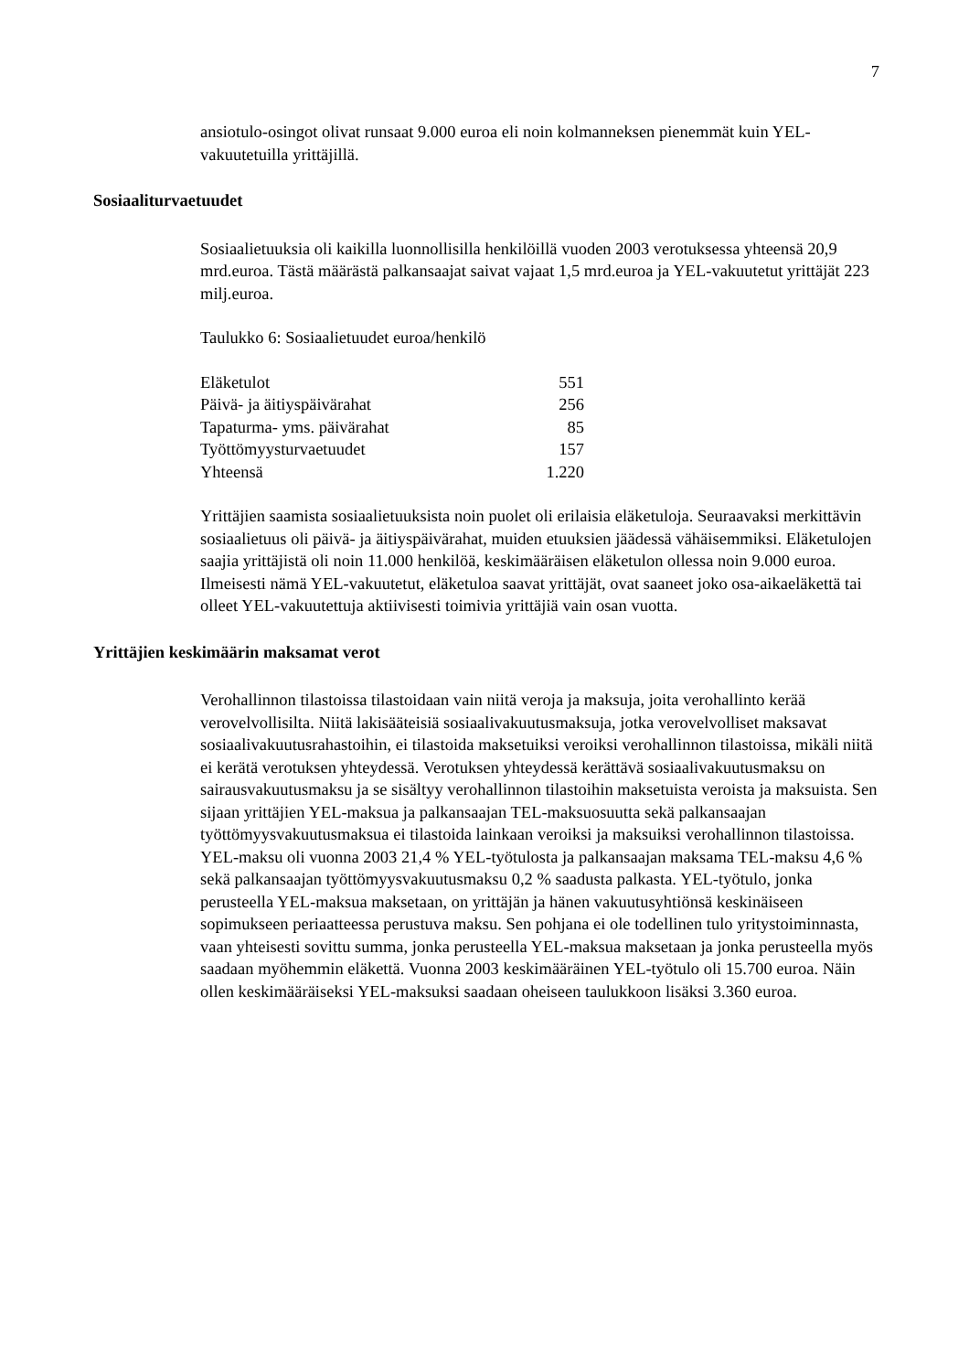7
ansiotulo-osingot olivat runsaat 9.000 euroa eli noin kolmanneksen pienemmät kuin YEL-vakuutetuilla yrittäjillä.
Sosiaaliturvaetuudet
Sosiaalietuuksia oli kaikilla luonnollisilla henkilöillä vuoden 2003 verotuksessa yhteensä 20,9 mrd.euroa. Tästä määrästä palkansaajat saivat vajaat 1,5 mrd.euroa ja YEL-vakuutetut yrittäjät 223 milj.euroa.
Taulukko 6: Sosiaalietuudet euroa/henkilö
| Eläketulot | 551 |
| Päivä- ja äitiyspäivärahat | 256 |
| Tapaturma- yms. päivärahat | 85 |
| Työttömyysturvaetuudet | 157 |
| Yhteensä | 1.220 |
Yrittäjien saamista sosiaalietuuksista noin puolet oli erilaisia eläketuloja. Seuraavaksi merkittävin sosiaalietuus oli päivä- ja äitiyspäivärahat, muiden etuuksien jäädessä vähäisemmiksi. Eläketulojen saajia yrittäjistä oli noin 11.000 henkilöä, keskimääräisen eläketulon ollessa noin 9.000 euroa. Ilmeisesti nämä YEL-vakuutetut, eläketuloa saavat yrittäjät, ovat saaneet joko osa-aikaeläkettä tai olleet YEL-vakuutettuja aktiivisesti toimivia yrittäjiä vain osan vuotta.
Yrittäjien keskimäärin maksamat verot
Verohallinnon tilastoissa tilastoidaan vain niitä veroja ja maksuja, joita verohallinto kerää verovelvollisilta. Niitä lakisääteisiä sosiaalivakuutusmaksuja, jotka verovelvolliset maksavat sosiaalivakuutusrahastoihin, ei tilastoida maksetuiksi veroiksi verohallinnon tilastoissa, mikäli niitä ei kerätä verotuksen yhteydessä. Verotuksen yhteydessä kerättävä sosiaalivakuutusmaksu on sairausvakuutusmaksu ja se sisältyy verohallinnon tilastoihin maksetuista veroista ja maksuista. Sen sijaan yrittäjien YEL-maksua ja palkansaajan TEL-maksuosuutta sekä palkansaajan työttömyysvakuutusmaksua ei tilastoida lainkaan veroiksi ja maksuiksi verohallinnon tilastoissa. YEL-maksu oli vuonna 2003 21,4 % YEL-työtulosta ja palkansaajan maksama TEL-maksu 4,6 % sekä palkansaajan työttömyysvakuutusmaksu 0,2 % saadusta palkasta. YEL-työtulo, jonka perusteella YEL-maksua maksetaan, on yrittäjän ja hänen vakuutusyhtiönsä keskinäiseen sopimukseen periaatteessa perustuva maksu. Sen pohjana ei ole todellinen tulo yritystoiminnasta, vaan yhteisesti sovittu summa, jonka perusteella YEL-maksua maksetaan ja jonka perusteella myös saadaan myöhemmin eläkettä. Vuonna 2003 keskimääräinen YEL-työtulo oli 15.700 euroa. Näin ollen keskimääräiseksi YEL-maksuksi saadaan oheiseen taulukkoon lisäksi 3.360 euroa.